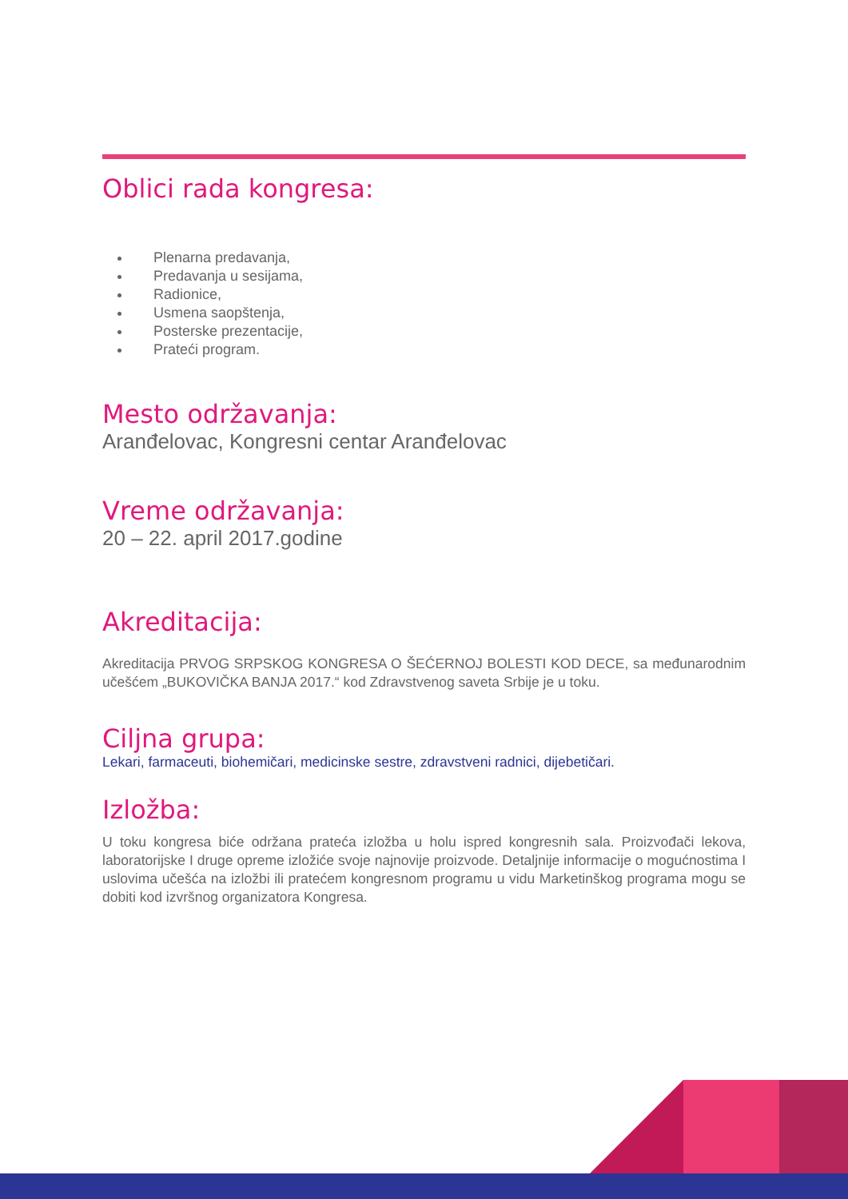Oblici rada kongresa:
Plenarna predavanja,
Predavanja u sesijama,
Radionice,
Usmena saopštenja,
Posterske prezentacije,
Prateći program.
Mesto održavanja:
Aranđelovac, Kongresni centar Aranđelovac
Vreme održavanja:
20 – 22. april 2017.godine
Akreditacija:
Akreditacija PRVOG SRPSKOG KONGRESA O ŠEĆERNOJ BOLESTI KOD DECE, sa međunarodnim učešćem „BUKOVIČKA BANJA 2017.“ kod Zdravstvenog saveta Srbije je u toku.
Ciljna grupa:
Lekari, farmaceuti, biohemičari, medicinske sestre, zdravstveni radnici, dijebetičari.
Izložba:
U toku kongresa biće održana prateća izložba u holu ispred kongresnih sala. Proizvođači lekova, laboratorijske I druge opreme izložiće svoje najnovije proizvode. Detaljnije informacije o mogućnostima I uslovima učešća na izložbi ili pratećem kongresnom programu u vidu Marketinškog programa mogu se dobiti kod izvršnog organizatora Kongresa.